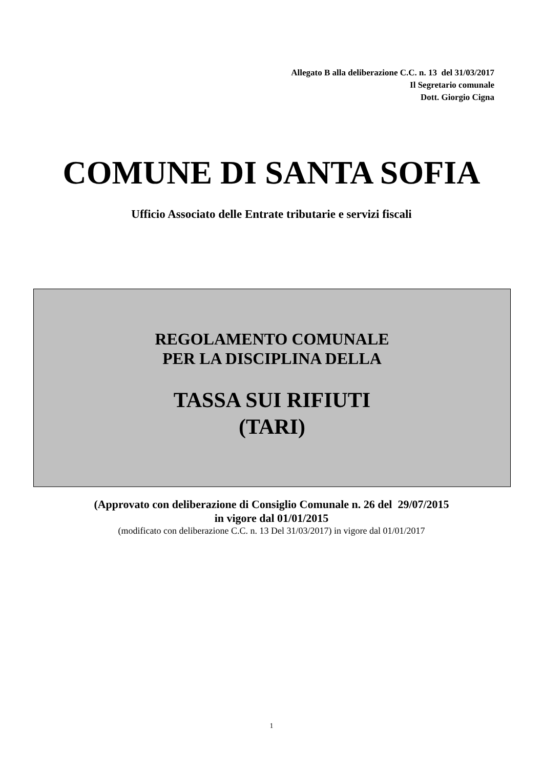Allegato B alla deliberazione C.C. n. 13 del 31/03/2017
Il Segretario comunale
Dott. Giorgio Cigna
COMUNE DI SANTA SOFIA
Ufficio Associato delle Entrate tributarie e servizi fiscali
REGOLAMENTO COMUNALE
PER LA DISCIPLINA DELLA
TASSA SUI RIFIUTI
(TARI)
(Approvato con deliberazione di Consiglio Comunale n. 26 del 29/07/2015
in vigore dal 01/01/2015
(modificato con deliberazione C.C. n. 13 Del 31/03/2017) in vigore dal 01/01/2017
1